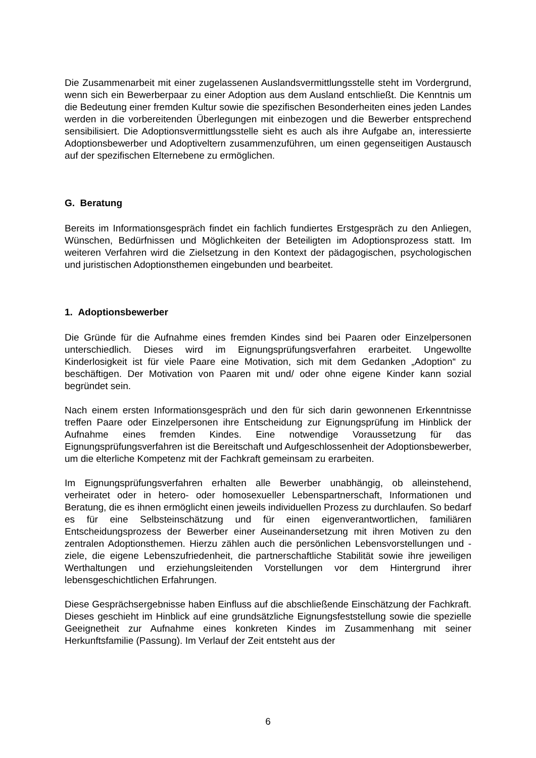Die Zusammenarbeit mit einer zugelassenen Auslandsvermittlungsstelle steht im Vordergrund, wenn sich ein Bewerberpaar zu einer Adoption aus dem Ausland entschließt. Die Kenntnis um die Bedeutung einer fremden Kultur sowie die spezifischen Besonderheiten eines jeden Landes werden in die vorbereitenden Überlegungen mit einbezogen und die Bewerber entsprechend sensibilisiert. Die Adoptionsvermittlungsstelle sieht es auch als ihre Aufgabe an, interessierte Adoptionsbewerber und Adoptiveltern zusammenzuführen, um einen gegenseitigen Austausch auf der spezifischen Elternebene zu ermöglichen.
G. Beratung
Bereits im Informationsgespräch findet ein fachlich fundiertes Erstgespräch zu den Anliegen, Wünschen, Bedürfnissen und Möglichkeiten der Beteiligten im Adoptionsprozess statt. Im weiteren Verfahren wird die Zielsetzung in den Kontext der pädagogischen, psychologischen und juristischen Adoptionsthemen eingebunden und bearbeitet.
1. Adoptionsbewerber
Die Gründe für die Aufnahme eines fremden Kindes sind bei Paaren oder Einzelpersonen unterschiedlich. Dieses wird im Eignungsprüfungsverfahren erarbeitet. Ungewollte Kinderlosigkeit ist für viele Paare eine Motivation, sich mit dem Gedanken „Adoption“ zu beschäftigen. Der Motivation von Paaren mit und/ oder ohne eigene Kinder kann sozial begründet sein.
Nach einem ersten Informationsgespräch und den für sich darin gewonnenen Erkenntnisse treffen Paare oder Einzelpersonen ihre Entscheidung zur Eignungsprüfung im Hinblick der Aufnahme eines fremden Kindes. Eine notwendige Voraussetzung für das Eignungsprüfungsverfahren ist die Bereitschaft und Aufgeschlossenheit der Adoptionsbewerber, um die elterliche Kompetenz mit der Fachkraft gemeinsam zu erarbeiten.
Im Eignungsprüfungsverfahren erhalten alle Bewerber unabhängig, ob alleinstehend, verheiratet oder in hetero- oder homosexueller Lebenspartnerschaft, Informationen und Beratung, die es ihnen ermöglicht einen jeweils individuellen Prozess zu durchlaufen. So bedarf es für eine Selbsteinschätzung und für einen eigenverantwortlichen, familiären Entscheidungsprozess der Bewerber einer Auseinandersetzung mit ihren Motiven zu den zentralen Adoptionsthemen. Hierzu zählen auch die persönlichen Lebensvorstellungen und -ziele, die eigene Lebenszufriedenheit, die partnerschaftliche Stabilität sowie ihre jeweiligen Werthaltungen und erziehungsleitenden Vorstellungen vor dem Hintergrund ihrer lebensgeschichtlichen Erfahrungen.
Diese Gesprächsergebnisse haben Einfluss auf die abschließende Einschätzung der Fachkraft. Dieses geschieht im Hinblick auf eine grundsätzliche Eignungsfeststellung sowie die spezielle Geeignetheit zur Aufnahme eines konkreten Kindes im Zusammenhang mit seiner Herkunftsfamilie (Passung). Im Verlauf der Zeit entsteht aus der
6